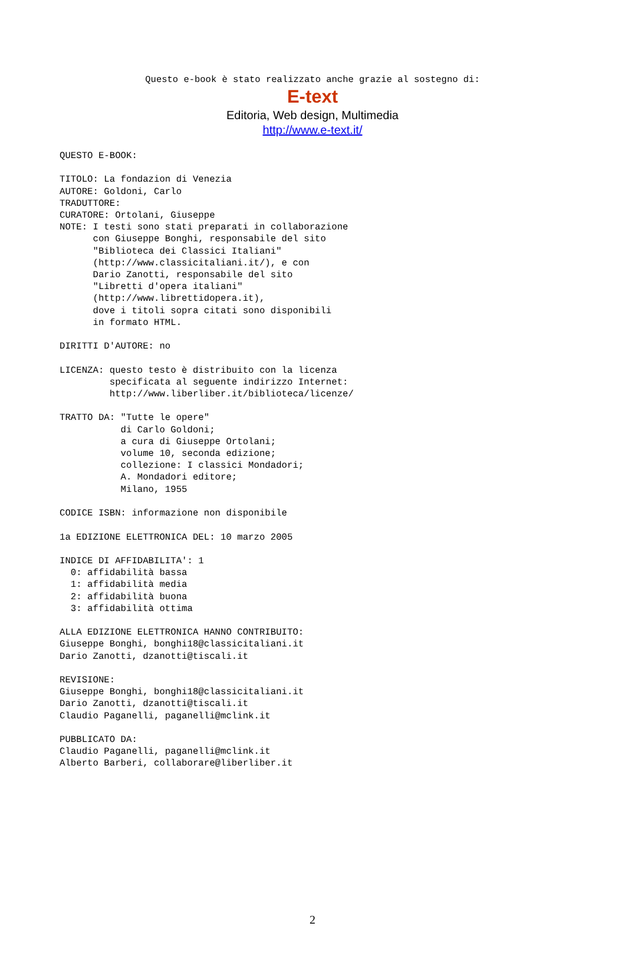Questo e-book è stato realizzato anche grazie al sostegno di:
E-text
Editoria, Web design, Multimedia
http://www.e-text.it/
QUESTO E-BOOK:

TITOLO: La fondazion di Venezia
AUTORE: Goldoni, Carlo
TRADUTTORE:
CURATORE: Ortolani, Giuseppe
NOTE: I testi sono stati preparati in collaborazione
      con Giuseppe Bonghi, responsabile del sito
      "Biblioteca dei Classici Italiani"
      (http://www.classicitaliani.it/), e con
      Dario Zanotti, responsabile del sito
      "Libretti d'opera italiani"
      (http://www.librettidopera.it),
      dove i titoli sopra citati sono disponibili
      in formato HTML.

DIRITTI D'AUTORE: no

LICENZA: questo testo è distribuito con la licenza
         specificata al seguente indirizzo Internet:
         http://www.liberliber.it/biblioteca/licenze/

TRATTO DA: "Tutte le opere"
           di Carlo Goldoni;
           a cura di Giuseppe Ortolani;
           volume 10, seconda edizione;
           collezione: I classici Mondadori;
           A. Mondadori editore;
           Milano, 1955

CODICE ISBN: informazione non disponibile

1a EDIZIONE ELETTRONICA DEL: 10 marzo 2005

INDICE DI AFFIDABILITA': 1
  0: affidabilità bassa
  1: affidabilità media
  2: affidabilità buona
  3: affidabilità ottima

ALLA EDIZIONE ELETTRONICA HANNO CONTRIBUITO:
Giuseppe Bonghi, bonghi18@classicitaliani.it
Dario Zanotti, dzanotti@tiscali.it

REVISIONE:
Giuseppe Bonghi, bonghi18@classicitaliani.it
Dario Zanotti, dzanotti@tiscali.it
Claudio Paganelli, paganelli@mclink.it

PUBBLICATO DA:
Claudio Paganelli, paganelli@mclink.it
Alberto Barberi, collaborare@liberliber.it
2